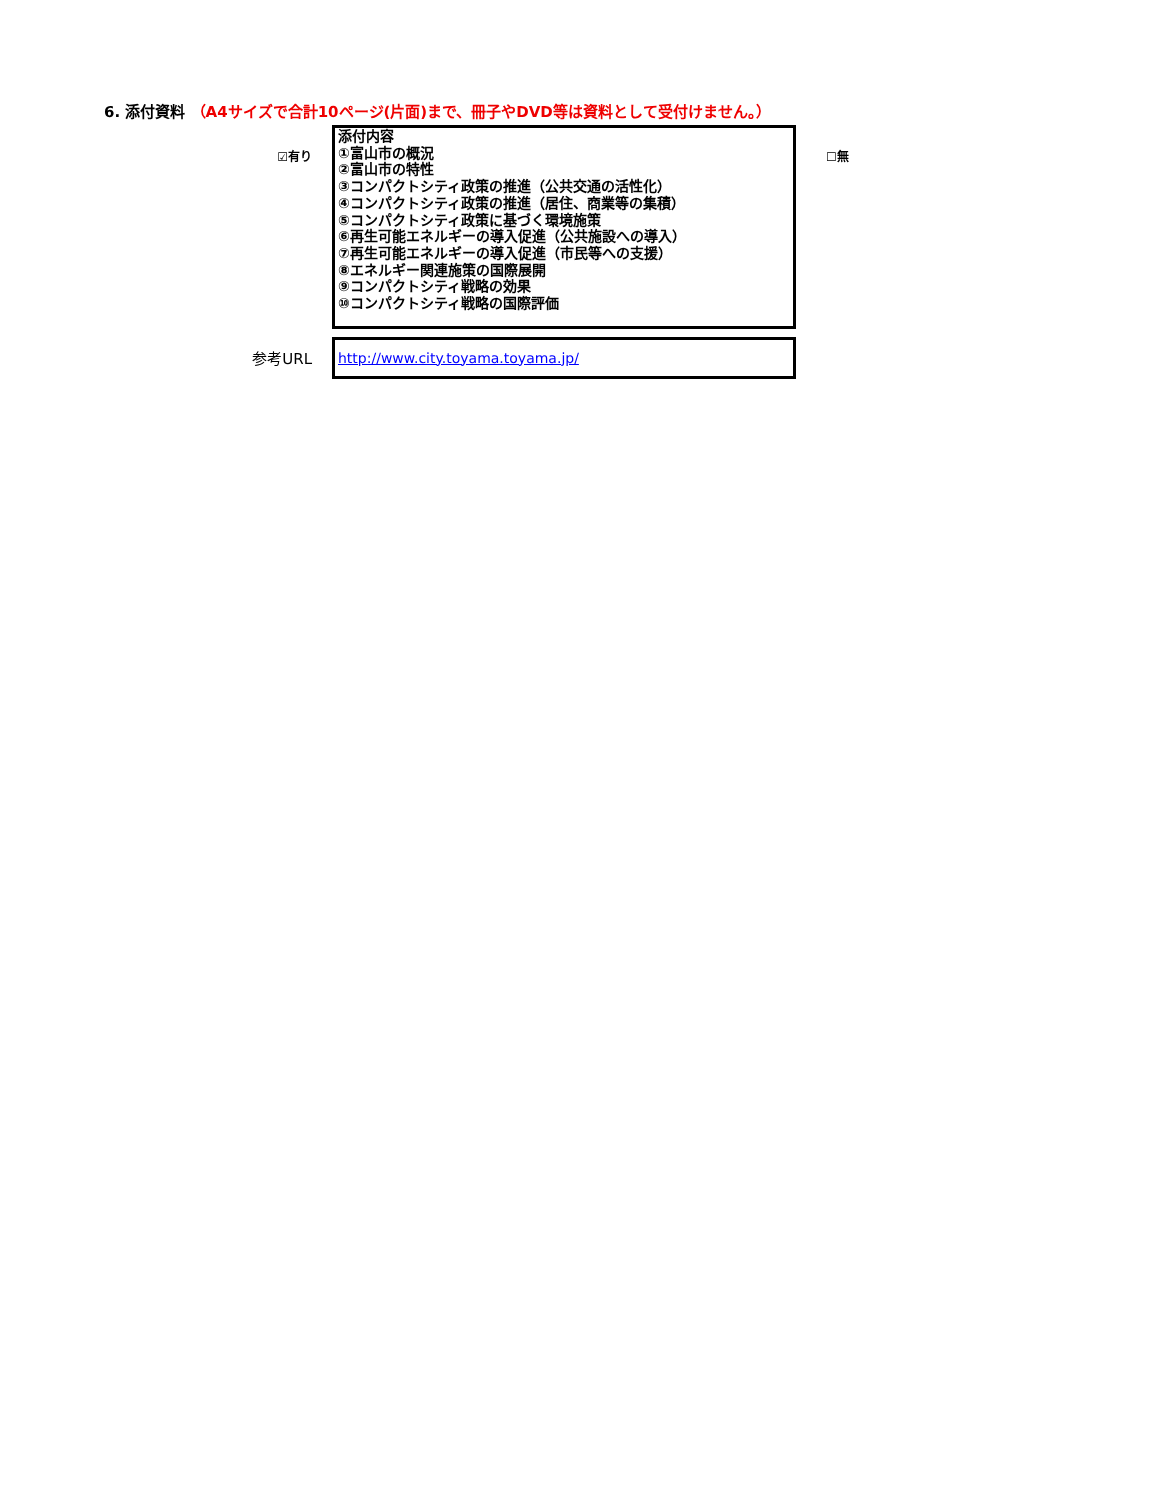6. 添付資料 （A4サイズで合計10ページ(片面)まで、冊子やDVD等は資料として受付けません。）
☑有り
添付内容
①富山市の概況
②富山市の特性
③コンパクトシティ政策の推進（公共交通の活性化）
④コンパクトシティ政策の推進（居住、商業等の集積）
⑤コンパクトシティ政策に基づく環境施策
⑥再生可能エネルギーの導入促進（公共施設への導入）
⑦再生可能エネルギーの導入促進（市民等への支援）
⑧エネルギー関連施策の国際展開
⑨コンパクトシティ戦略の効果
⑩コンパクトシティ戦略の国際評価
☐無
参考URL
http://www.city.toyama.toyama.jp/